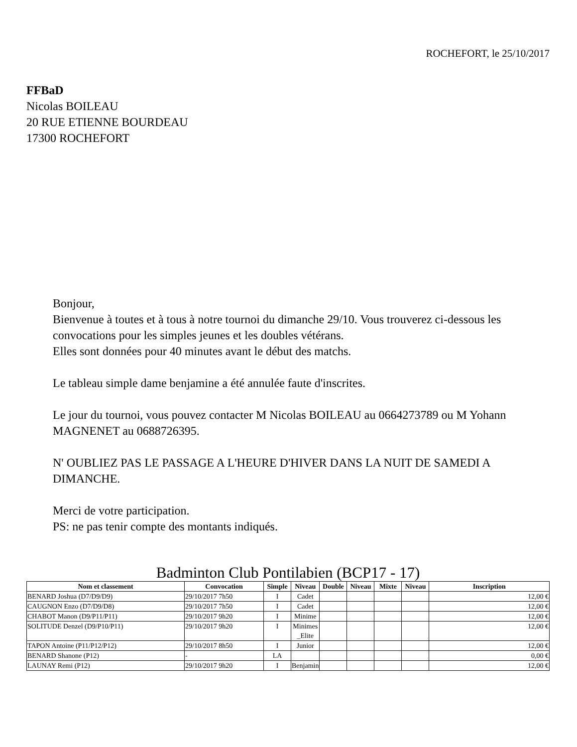ROCHEFORT, le 25/10/2017
FFBaD
Nicolas BOILEAU
20 RUE ETIENNE BOURDEAU
17300 ROCHEFORT
Bonjour,
Bienvenue à toutes et à tous à notre tournoi du dimanche 29/10. Vous trouverez ci-dessous les convocations pour les simples jeunes et les doubles vétérans.
Elles sont données pour 40 minutes avant le début des matchs.
Le tableau simple dame benjamine a été annulée faute d'inscrites.
Le jour du tournoi, vous pouvez contacter M Nicolas BOILEAU au 0664273789 ou M Yohann MAGNENET au 0688726395.
N' OUBLIEZ PAS LE PASSAGE A L'HEURE D'HIVER DANS LA NUIT DE SAMEDI A DIMANCHE.
Merci de votre participation.
PS: ne pas tenir compte des montants indiqués.
Badminton Club Pontilabien (BCP17 - 17)
| Nom et classement | Convocation | Simple | Niveau | Double | Niveau | Mixte | Niveau | Inscription |
| --- | --- | --- | --- | --- | --- | --- | --- | --- |
| BENARD Joshua (D7/D9/D9) | 29/10/2017 7h50 | I | Cadet | | | | | 12,00 € |
| CAUGNON Enzo (D7/D9/D8) | 29/10/2017 7h50 | I | Cadet | | | | | 12,00 € |
| CHABOT Manon (D9/P11/P11) | 29/10/2017 9h20 | I | Minime | | | | | 12,00 € |
| SOLITUDE Denzel (D9/P10/P11) | 29/10/2017 9h20 | I | Minimes_Elite | | | | | 12,00 € |
| TAPON Antoine (P11/P12/P12) | 29/10/2017 8h50 | I | Junior | | | | | 12,00 € |
| BENARD Shanone (P12) | - | LA | | | | | | 0,00 € |
| LAUNAY Remi (P12) | 29/10/2017 9h20 | I | Benjamin | | | | | 12,00 € |